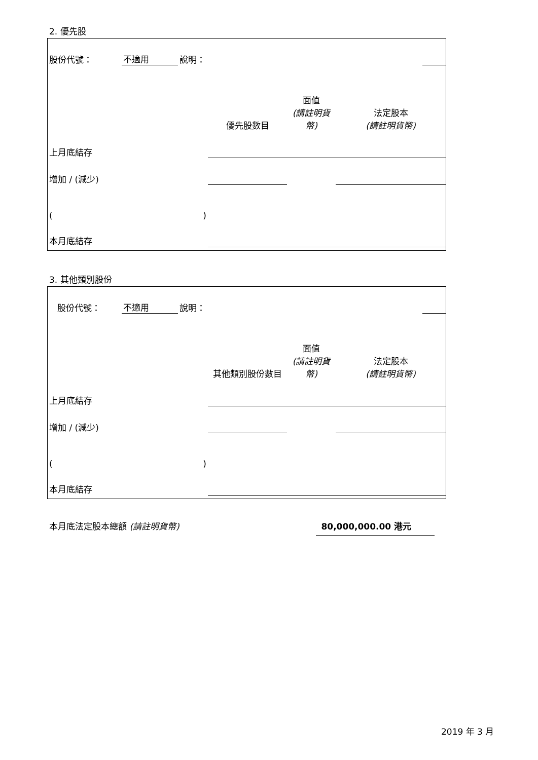2. 優先股
| 股份代號： | 不適用 | 說明： | | |
| | 優先股數目 | 面值 (請註明貨幣) | 法定股本 (請註明貨幣) |
| 上月底結存 | | | |
| 增加 / (減少) | | | |
| ( ) | | | |
| 本月底結存 | | | |
3. 其他類別股份
| 股份代號： | 不適用 | 說明： | | |
| | 其他類別股份數目 | 面值 (請註明貨幣) | 法定股本 (請註明貨幣) |
| 上月底結存 | | | |
| 增加 / (減少) | | | |
| ( ) | | | |
| 本月底結存 | | | |
本月底法定股本總額 (請註明貨幣) 80,000,000.00 港元
2019 年 3 月